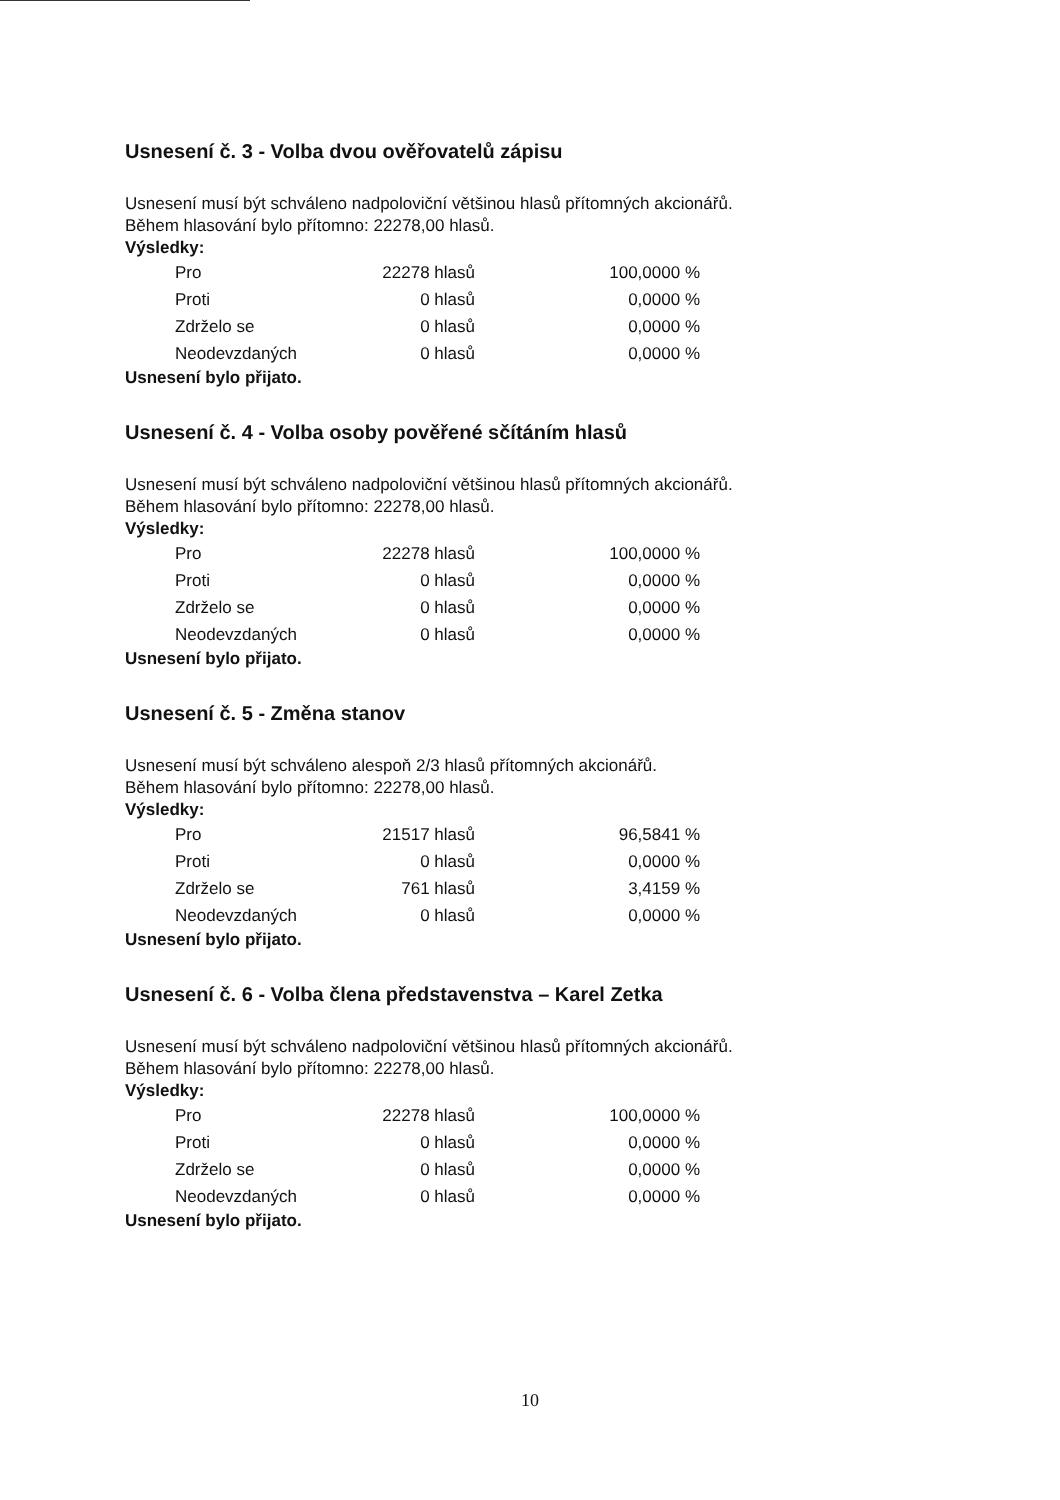Usnesení č. 3 - Volba dvou ověřovatelů zápisu
Usnesení musí být schváleno nadpoloviční většinou hlasů přítomných akcionářů.
Během hlasování bylo přítomno: 22278,00 hlasů.
Výsledky:
| Pro | 22278 hlasů | 100,0000 % |
| Proti | 0 hlasů | 0,0000 % |
| Zdrželo se | 0 hlasů | 0,0000 % |
| Neodevzdaných | 0 hlasů | 0,0000 % |
Usnesení bylo přijato.
Usnesení č. 4 - Volba osoby pověřené sčítáním hlasů
Usnesení musí být schváleno nadpoloviční většinou hlasů přítomných akcionářů.
Během hlasování bylo přítomno: 22278,00 hlasů.
Výsledky:
| Pro | 22278 hlasů | 100,0000 % |
| Proti | 0 hlasů | 0,0000 % |
| Zdrželo se | 0 hlasů | 0,0000 % |
| Neodevzdaných | 0 hlasů | 0,0000 % |
Usnesení bylo přijato.
Usnesení č. 5 - Změna stanov
Usnesení musí být schváleno alespoň 2/3 hlasů přítomných akcionářů.
Během hlasování bylo přítomno: 22278,00 hlasů.
Výsledky:
| Pro | 21517 hlasů | 96,5841 % |
| Proti | 0 hlasů | 0,0000 % |
| Zdrželo se | 761 hlasů | 3,4159 % |
| Neodevzdaných | 0 hlasů | 0,0000 % |
Usnesení bylo přijato.
Usnesení č. 6 - Volba člena představenstva – Karel Zetka
Usnesení musí být schváleno nadpoloviční většinou hlasů přítomných akcionářů.
Během hlasování bylo přítomno: 22278,00 hlasů.
Výsledky:
| Pro | 22278 hlasů | 100,0000 % |
| Proti | 0 hlasů | 0,0000 % |
| Zdrželo se | 0 hlasů | 0,0000 % |
| Neodevzdaných | 0 hlasů | 0,0000 % |
Usnesení bylo přijato.
10